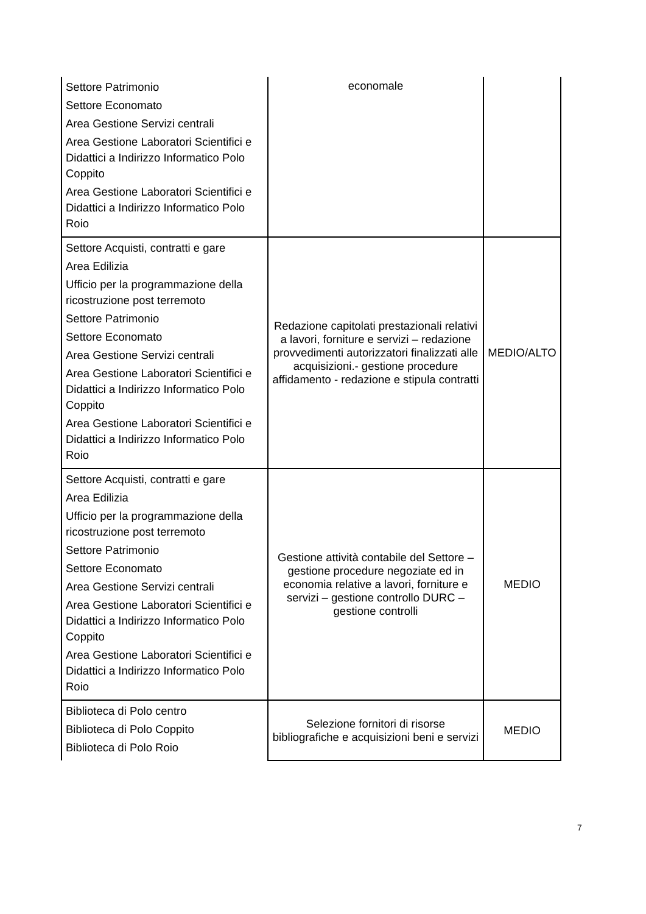| Settore Patrimonio Settore Economato Area Gestione Servizi centrali Area Gestione Laboratori Scientifici e Didattici a Indirizzo Informatico Polo Coppito Area Gestione Laboratori Scientifici e Didattici a Indirizzo Informatico Polo Roio | economale | |
| Settore Acquisti, contratti e gare Area Edilizia Ufficio per la programmazione della ricostruzione post terremoto Settore Patrimonio Settore Economato Area Gestione Servizi centrali Area Gestione Laboratori Scientifici e Didattici a Indirizzo Informatico Polo Coppito Area Gestione Laboratori Scientifici e Didattici a Indirizzo Informatico Polo Roio | Redazione capitolati prestazionali relativi a lavori, forniture e servizi – redazione provvedimenti autorizzatori finalizzati alle acquisizioni.- gestione procedure affidamento - redazione e stipula contratti | MEDIO/ALTO |
| Settore Acquisti, contratti e gare Area Edilizia Ufficio per la programmazione della ricostruzione post terremoto Settore Patrimonio Settore Economato Area Gestione Servizi centrali Area Gestione Laboratori Scientifici e Didattici a Indirizzo Informatico Polo Coppito Area Gestione Laboratori Scientifici e Didattici a Indirizzo Informatico Polo Roio | Gestione attività contabile del Settore – gestione procedure negoziate ed in economia relative a lavori, forniture e servizi – gestione controllo DURC – gestione controlli | MEDIO |
| Biblioteca di Polo centro Biblioteca di Polo Coppito Biblioteca di Polo Roio | Selezione fornitori di risorse bibliografiche e acquisizioni beni e servizi | MEDIO |
7